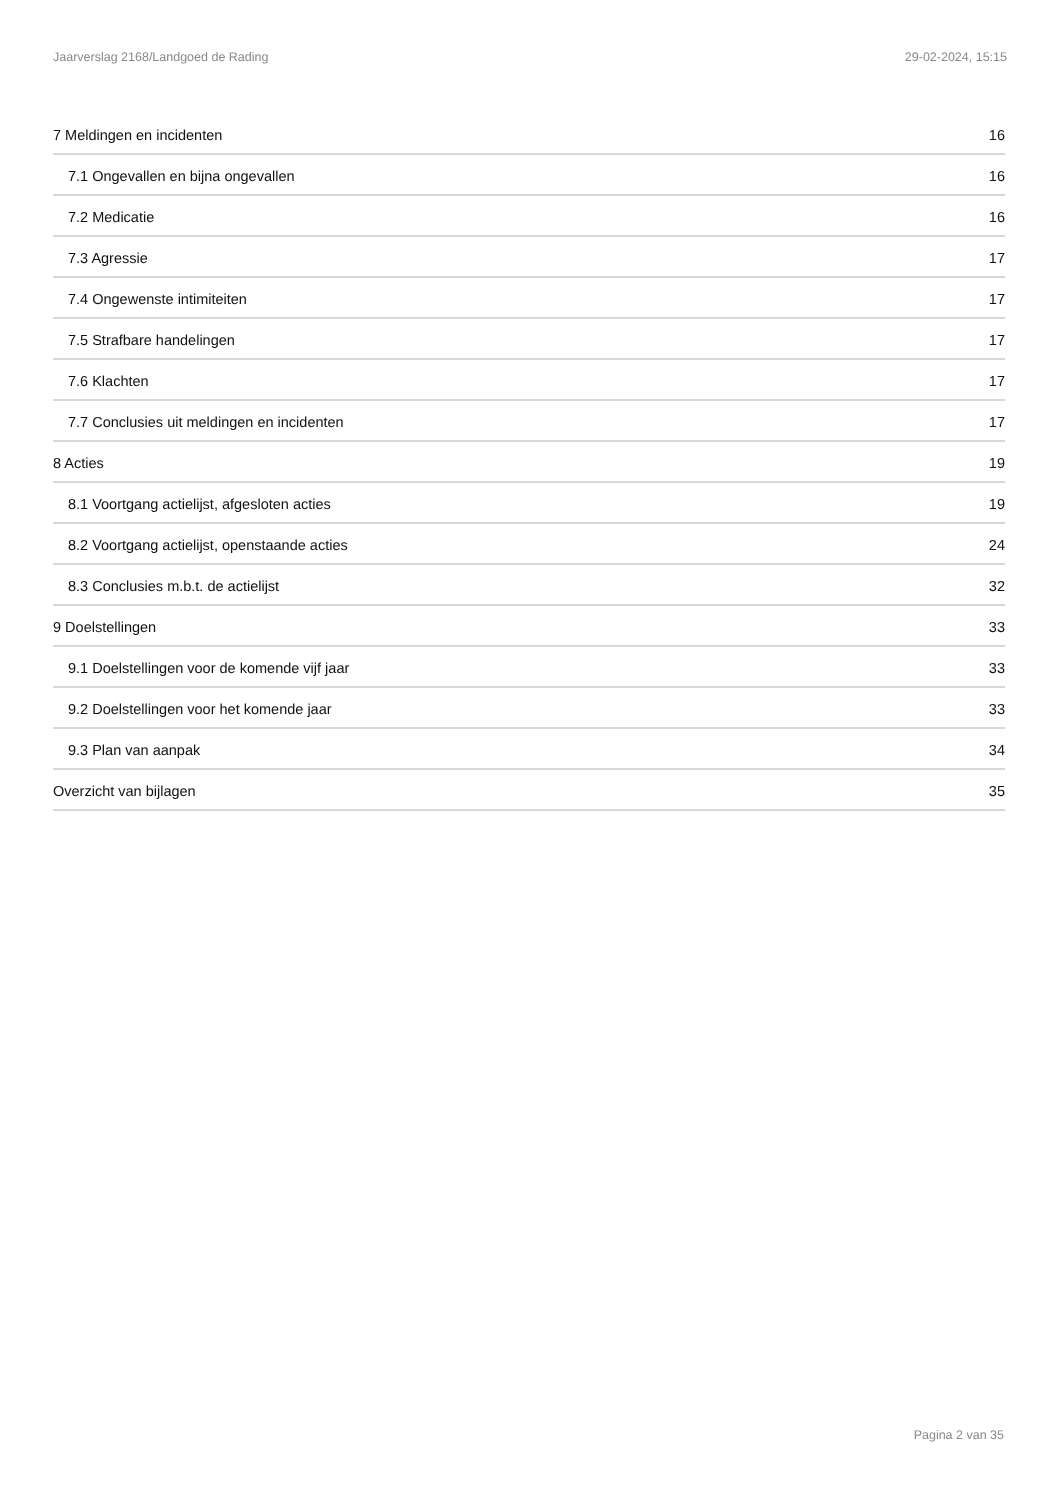Jaarverslag 2168/Landgoed de Rading 29-02-2024, 15:15
7 Meldingen en incidenten 16
7.1 Ongevallen en bijna ongevallen 16
7.2 Medicatie 16
7.3 Agressie 17
7.4 Ongewenste intimiteiten 17
7.5 Strafbare handelingen 17
7.6 Klachten 17
7.7 Conclusies uit meldingen en incidenten 17
8 Acties 19
8.1 Voortgang actielijst, afgesloten acties 19
8.2 Voortgang actielijst, openstaande acties 24
8.3 Conclusies m.b.t. de actielijst 32
9 Doelstellingen 33
9.1 Doelstellingen voor de komende vijf jaar 33
9.2 Doelstellingen voor het komende jaar 33
9.3 Plan van aanpak 34
Overzicht van bijlagen 35
Pagina 2 van 35